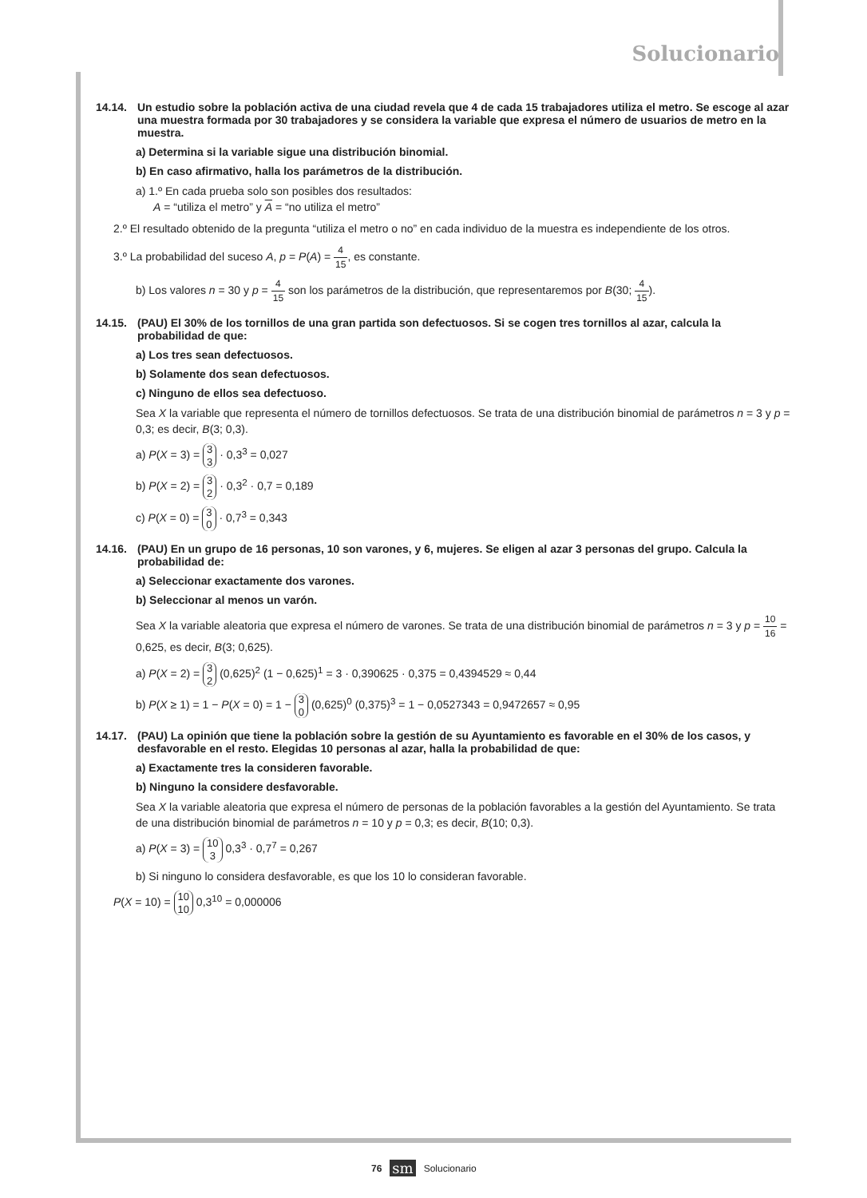Solucionario
14.14. Un estudio sobre la población activa de una ciudad revela que 4 de cada 15 trabajadores utiliza el metro. Se escoge al azar una muestra formada por 30 trabajadores y se considera la variable que expresa el número de usuarios de metro en la muestra.
a) Determina si la variable sigue una distribución binomial.
b) En caso afirmativo, halla los parámetros de la distribución.
a) 1.º En cada prueba solo son posibles dos resultados:
A = “utiliza el metro” y A = “no utiliza el metro”
2.º El resultado obtenido de la pregunta “utiliza el metro o no” en cada individuo de la muestra es independiente de los otros.
3.º La probabilidad del suceso A, p = P(A) = 4 15, es constante.
b) Los valores n = 30 y p = 4 15 son los parámetros de la distribución, que representaremos por B(30; 4 15).
14.15. (PAU) El 30% de los tornillos de una gran partida son defectuosos. Si se cogen tres tornillos al azar, calcula la probabilidad de que:
a) Los tres sean defectuosos.
b) Solamente dos sean defectuosos.
c) Ninguno de ellos sea defectuoso.
Sea X la variable que representa el número de tornillos defectuosos. Se trata de una distribución binomial de parámetros n = 3 y p = 0,3; es decir, B(3; 0,3).
a) P(X = 3) = 3
3 · 0,3<sup>3</sup> = 0,027
b) P(X = 2) = 3
2 · 0,3<sup>2</sup> · 0,7 = 0,189
c) P(X = 0) = 3
0 · 0,7<sup>3</sup> = 0,343
14.16. (PAU) En un grupo de 16 personas, 10 son varones, y 6, mujeres. Se eligen al azar 3 personas del grupo. Calcula la probabilidad de:
a) Seleccionar exactamente dos varones.
b) Seleccionar al menos un varón.
Sea X la variable aleatoria que expresa el número de varones. Se trata de una distribución binomial de parámetros n = 3 y p = 10 16 = 0,625, es decir, B(3; 0,625).
a) P(X = 2) = 3
2 (0,625)<sup>2</sup> (1 − 0,625)<sup>1</sup> = 3 · 0,390625 · 0,375 = 0,4394529 ≈ 0,44
b) P(X ≥ 1) = 1 − P(X = 0) = 1 − 3
0 (0,625)<sup>0</sup> (0,375)<sup>3</sup> = 1 − 0,0527343 = 0,9472657 ≈ 0,95
14.17. (PAU) La opinión que tiene la población sobre la gestión de su Ayuntamiento es favorable en el 30% de los casos, y desfavorable en el resto. Elegidas 10 personas al azar, halla la probabilidad de que:
a) Exactamente tres la consideren favorable.
b) Ninguno la considere desfavorable.
Sea X la variable aleatoria que expresa el número de personas de la población favorables a la gestión del Ayuntamiento. Se trata de una distribución binomial de parámetros n = 10 y p = 0,3; es decir, B(10; 0,3).
a) P(X = 3) = 10
3 0,3<sup>3</sup> · 0,7<sup>7</sup> = 0,267
b) Si ninguno lo considera desfavorable, es que los 10 lo consideran favorable.
P(X = 10) = 10
10 0,3<sup>10</sup> = 0,000006
76 sm Solucionario